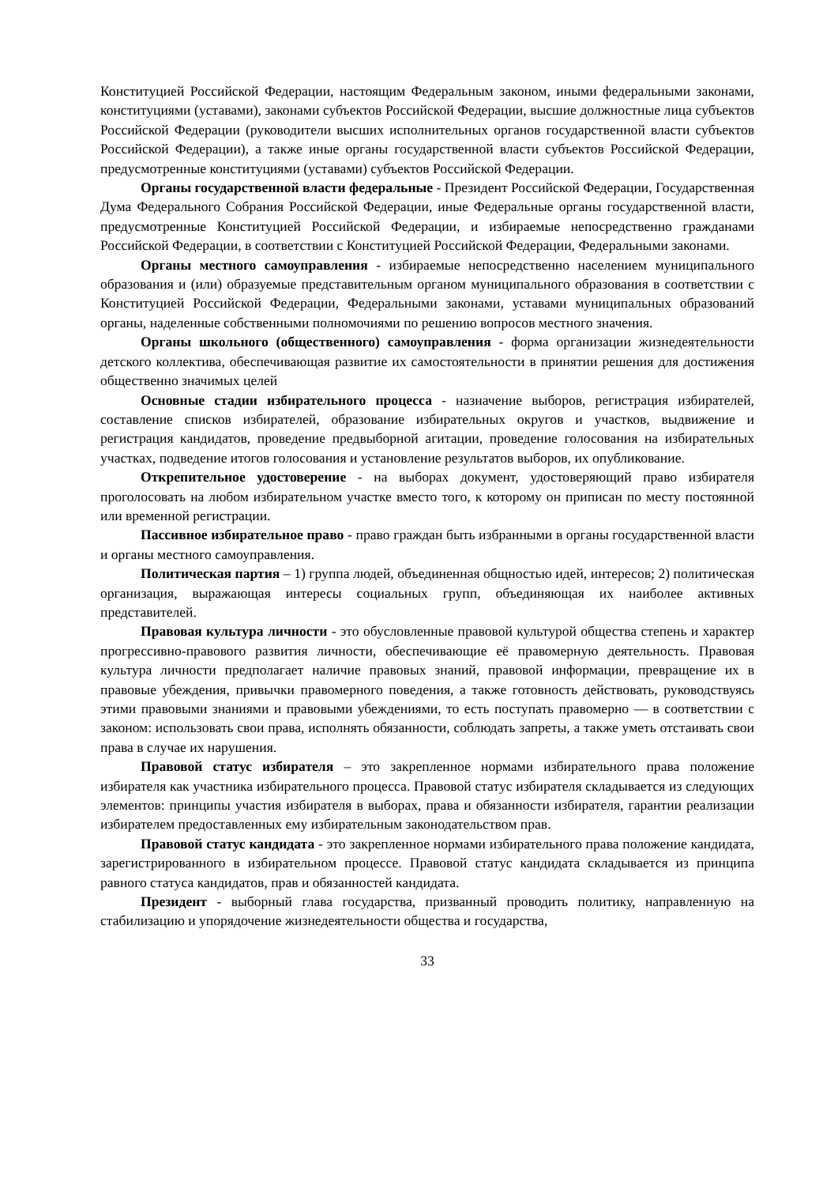Конституцией Российской Федерации, настоящим Федеральным законом, иными федеральными законами, конституциями (уставами), законами субъектов Российской Федерации, высшие должностные лица субъектов Российской Федерации (руководители высших исполнительных органов государственной власти субъектов Российской Федерации), а также иные органы государственной власти субъектов Российской Федерации, предусмотренные конституциями (уставами) субъектов Российской Федерации.
Органы государственной власти федеральные - Президент Российской Федерации, Государственная Дума Федерального Собрания Российской Федерации, иные Федеральные органы государственной власти, предусмотренные Конституцией Российской Федерации, и избираемые непосредственно гражданами Российской Федерации, в соответствии с Конституцией Российской Федерации, Федеральными законами.
Органы местного самоуправления - избираемые непосредственно населением муниципального образования и (или) образуемые представительным органом муниципального образования в соответствии с Конституцией Российской Федерации, Федеральными законами, уставами муниципальных образований органы, наделенные собственными полномочиями по решению вопросов местного значения.
Органы школьного (общественного) самоуправления - форма организации жизнедеятельности детского коллектива, обеспечивающая развитие их самостоятельности в принятии решения для достижения общественно значимых целей
Основные стадии избирательного процесса - назначение выборов, регистрация избирателей, составление списков избирателей, образование избирательных округов и участков, выдвижение и регистрация кандидатов, проведение предвыборной агитации, проведение голосования на избирательных участках, подведение итогов голосования и установление результатов выборов, их опубликование.
Открепительное удостоверение - на выборах документ, удостоверяющий право избирателя проголосовать на любом избирательном участке вместо того, к которому он приписан по месту постоянной или временной регистрации.
Пассивное избирательное право - право граждан быть избранными в органы государственной власти и органы местного самоуправления.
Политическая партия – 1) группа людей, объединенная общностью идей, интересов; 2) политическая организация, выражающая интересы социальных групп, объединяющая их наиболее активных представителей.
Правовая культура личности - это обусловленные правовой культурой общества степень и характер прогрессивно-правового развития личности, обеспечивающие её правомерную деятельность. Правовая культура личности предполагает наличие правовых знаний, правовой информации, превращение их в правовые убеждения, привычки правомерного поведения, а также готовность действовать, руководствуясь этими правовыми знаниями и правовыми убеждениями, то есть поступать правомерно — в соответствии с законом: использовать свои права, исполнять обязанности, соблюдать запреты, а также уметь отстаивать свои права в случае их нарушения.
Правовой статус избирателя – это закрепленное нормами избирательного права положение избирателя как участника избирательного процесса. Правовой статус избирателя складывается из следующих элементов: принципы участия избирателя в выборах, права и обязанности избирателя, гарантии реализации избирателем предоставленных ему избирательным законодательством прав.
Правовой статус кандидата - это закрепленное нормами избирательного права положение кандидата, зарегистрированного в избирательном процессе. Правовой статус кандидата складывается из принципа равного статуса кандидатов, прав и обязанностей кандидата.
Президент - выборный глава государства, призванный проводить политику, направленную на стабилизацию и упорядочение жизнедеятельности общества и государства,
33